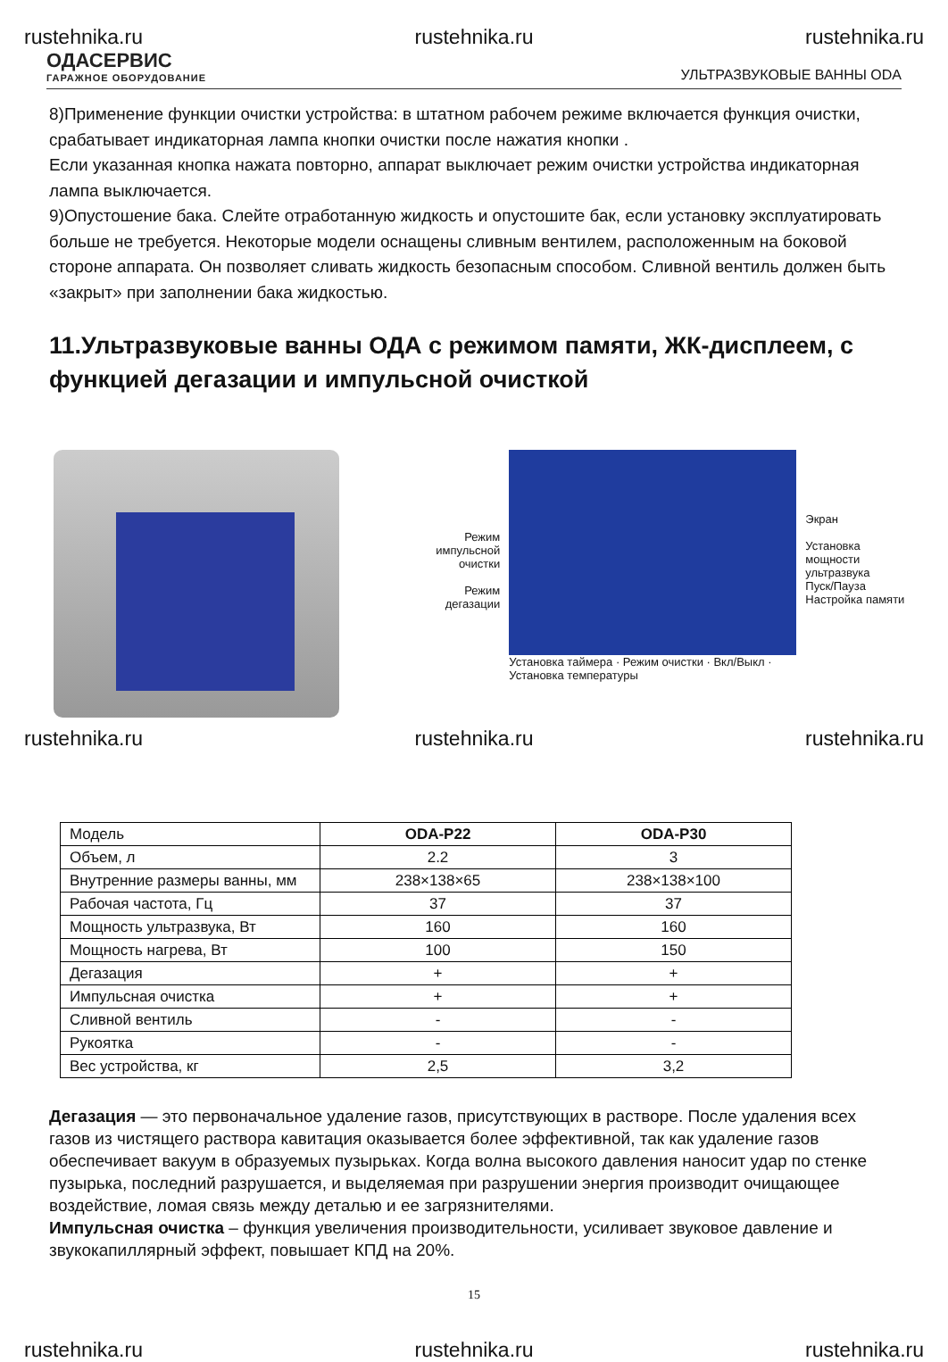rustehnika.ru rustehnika.ru rustehnika.ru
ОДАСЕРВИС
ГАРАЖНОЕ ОБОРУДОВАНИЕ
УЛЬТРАЗВУКОВЫЕ ВАННЫ ODA
8)Применение функции очистки устройства: в штатном рабочем режиме включается функция очистки, срабатывает индикаторная лампа кнопки очистки после нажатия кнопки .
Если указанная кнопка нажата повторно, аппарат выключает режим очистки устройства индикаторная лампа выключается.
9)Опустошение бака. Слейте отработанную жидкость и опустошите бак, если установку эксплуатировать больше не требуется. Некоторые модели оснащены сливным вентилем, расположенным на боковой стороне аппарата. Он позволяет сливать жидкость безопасным способом. Сливной вентиль должен быть «закрыт» при заполнении бака жидкостью.
11.Ультразвуковые ванны ОДА с режимом памяти, ЖК-дисплеем, с функцией дегазации и импульсной очисткой
Режим импульсной очистки
Режим дегазации
Установка таймера · Режим очистки · Вкл/Выкл · Установка температуры
Экран
Установка мощности ультразвука
Пуск/Пауза Настройка памяти
rustehnika.ru rustehnika.ru rustehnika.ru
| Модель | ODA-P22 | ODA-P30 |
| Объем, л | 2.2 | 3 |
| Внутренние размеры ванны, мм | 238×138×65 | 238×138×100 |
| Рабочая частота, Гц | 37 | 37 |
| Мощность ультразвука, Вт | 160 | 160 |
| Мощность нагрева, Вт | 100 | 150 |
| Дегазация | + | + |
| Импульсная очистка | + | + |
| Сливной вентиль | - | - |
| Рукоятка | - | - |
| Вес устройства, кг | 2,5 | 3,2 |
Дегазация — это первоначальное удаление газов, присутствующих в растворе. После удаления всех газов из чистящего раствора кавитация оказывается более эффективной, так как удаление газов обеспечивает вакуум в образуемых пузырьках. Когда волна высокого давления наносит удар по стенке пузырька, последний разрушается, и выделяемая при разрушении энергия производит очищающее воздействие, ломая связь между деталью и ее загрязнителями.
Импульсная очистка – функция увеличения производительности, усиливает звуковое давление и звукокапиллярный эффект, повышает КПД на 20%.
15
rustehnika.ru rustehnika.ru rustehnika.ru